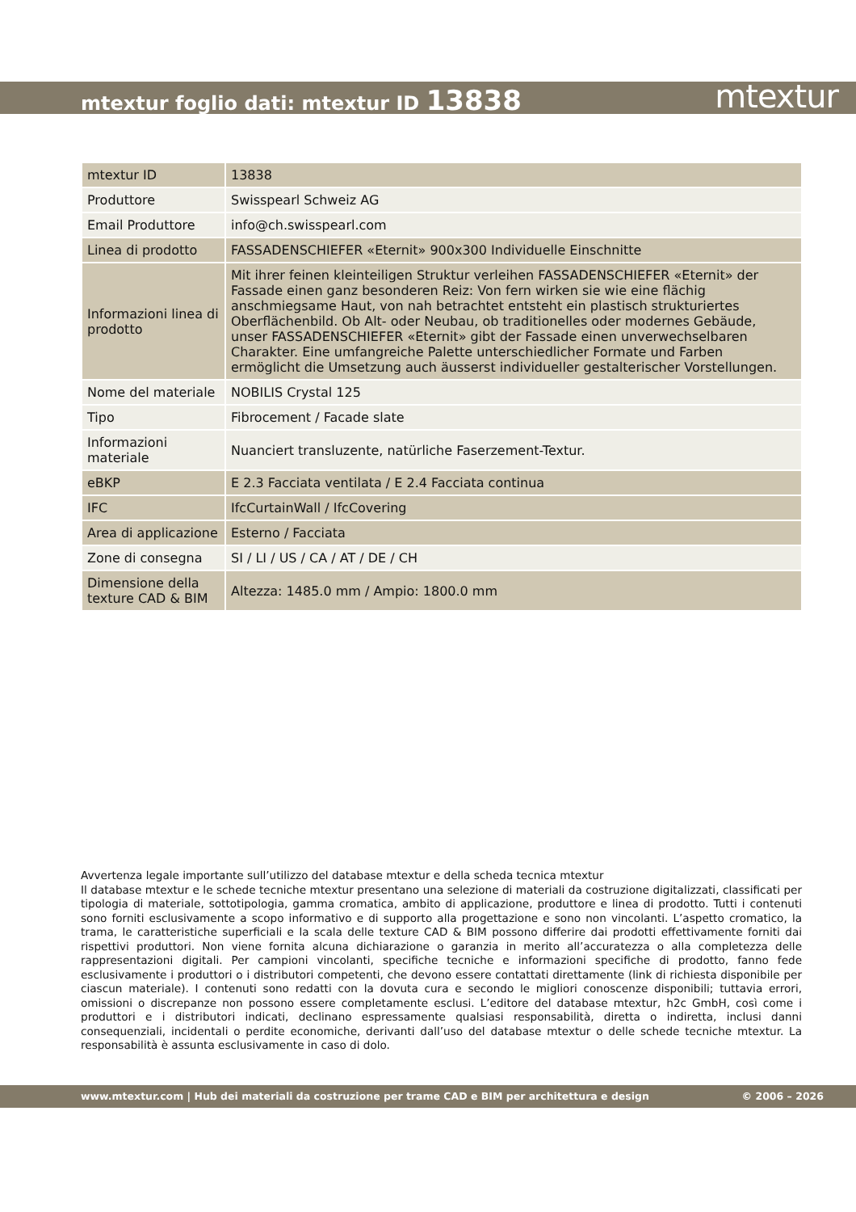mtextur foglio dati: mtextur ID 13838
mtextur
| mtextur ID | 13838 |
| Produttore | Swisspearl Schweiz AG |
| Email Produttore | info@ch.swisspearl.com |
| Linea di prodotto | FASSADENSCHIEFER «Eternit» 900x300 Individuelle Einschnitte |
| Informazioni linea di prodotto | Mit ihrer feinen kleinteiligen Struktur verleihen FASSADENSCHIEFER «Eternit» der Fassade einen ganz besonderen Reiz: Von fern wirken sie wie eine flächig anschmiegsame Haut, von nah betrachtet entsteht ein plastisch strukturiertes Oberflächenbild. Ob Alt- oder Neubau, ob traditionelles oder modernes Gebäude, unser FASSADENSCHIEFER «Eternit» gibt der Fassade einen unverwechselbaren Charakter. Eine umfangreiche Palette unterschiedlicher Formate und Farben ermöglicht die Umsetzung auch äusserst individueller gestalterischer Vorstellungen. |
| Nome del materiale | NOBILIS Crystal 125 |
| Tipo | Fibrocement / Facade slate |
| Informazioni materiale | Nuanciert transluzente, natürliche Faserzement-Textur. |
| eBKP | E 2.3 Facciata ventilata / E 2.4 Facciata continua |
| IFC | IfcCurtainWall / IfcCovering |
| Area di applicazione | Esterno / Facciata |
| Zone di consegna | SI / LI / US / CA / AT / DE / CH |
| Dimensione della texture CAD & BIM | Altezza: 1485.0 mm / Ampio: 1800.0 mm |
Avvertenza legale importante sull’utilizzo del database mtextur e della scheda tecnica mtextur
Il database mtextur e le schede tecniche mtextur presentano una selezione di materiali da costruzione digitalizzati, classificati per tipologia di materiale, sottotipologia, gamma cromatica, ambito di applicazione, produttore e linea di prodotto. Tutti i contenuti sono forniti esclusivamente a scopo informativo e di supporto alla progettazione e sono non vincolanti. L’aspetto cromatico, la trama, le caratteristiche superficiali e la scala delle texture CAD & BIM possono differire dai prodotti effettivamente forniti dai rispettivi produttori. Non viene fornita alcuna dichiarazione o garanzia in merito all’accuratezza o alla completezza delle rappresentazioni digitali. Per campioni vincolanti, specifiche tecniche e informazioni specifiche di prodotto, fanno fede esclusivamente i produttori o i distributori competenti, che devono essere contattati direttamente (link di richiesta disponibile per ciascun materiale). I contenuti sono redatti con la dovuta cura e secondo le migliori conoscenze disponibili; tuttavia errori, omissioni o discrepanze non possono essere completamente esclusi. L’editore del database mtextur, h2c GmbH, così come i produttori e i distributori indicati, declinano espressamente qualsiasi responsabilità, diretta o indiretta, inclusi danni consequenziali, incidentali o perdite economiche, derivanti dall’uso del database mtextur o delle schede tecniche mtextur. La responsabilità è assunta esclusivamente in caso di dolo.
www.mtextur.com | Hub dei materiali da costruzione per trame CAD e BIM per architettura e design © 2006 – 2026